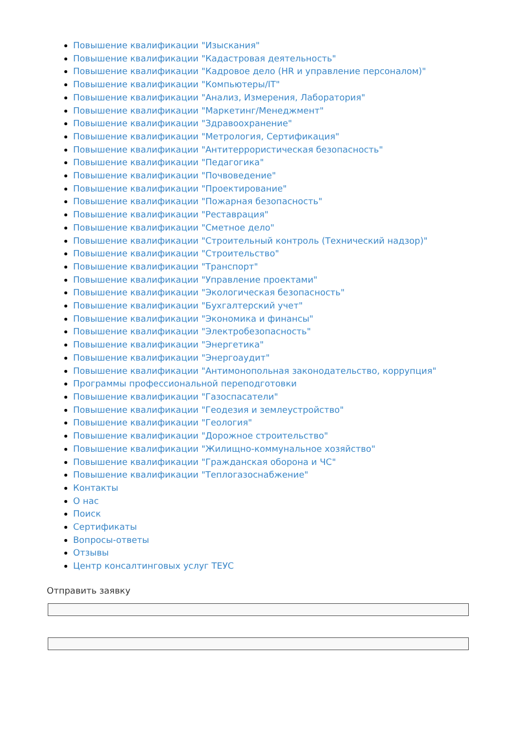Повышение квалификации "Изыскания"
Повышение квалификации "Кадастровая деятельность"
Повышение квалификации "Кадровое дело (HR и управление персоналом)"
Повышение квалификации "Компьютеры/IT"
Повышение квалификации "Анализ, Измерения, Лаборатория"
Повышение квалификации "Маркетинг/Менеджмент"
Повышение квалификации "Здравоохранение"
Повышение квалификации "Метрология, Сертификация"
Повышение квалификации "Антитеррористическая безопасность"
Повышение квалификации "Педагогика"
Повышение квалификации "Почвоведение"
Повышение квалификации "Проектирование"
Повышение квалификации "Пожарная безопасность"
Повышение квалификации "Реставрация"
Повышение квалификации "Сметное дело"
Повышение квалификации "Строительный контроль (Технический надзор)"
Повышение квалификации "Строительство"
Повышение квалификации "Транспорт"
Повышение квалификации "Управление проектами"
Повышение квалификации "Экологическая безопасность"
Повышение квалификации "Бухгалтерский учет"
Повышение квалификации "Экономика и финансы"
Повышение квалификации "Электробезопасность"
Повышение квалификации "Энергетика"
Повышение квалификации "Энергоаудит"
Повышение квалификации "Антимонопольная законодательство, коррупция"
Программы профессиональной переподготовки
Повышение квалификации "Газоспасатели"
Повышение квалификации "Геодезия и землеустройство"
Повышение квалификации "Геология"
Повышение квалификации "Дорожное строительство"
Повышение квалификации "Жилищно-коммунальное хозяйство"
Повышение квалификации "Гражданская оборона и ЧС"
Повышение квалификации "Теплогазоснабжение"
Контакты
О нас
Поиск
Сертификаты
Вопросы-ответы
Отзывы
Центр консалтинговых услуг ТЕУС
Отправить заявку